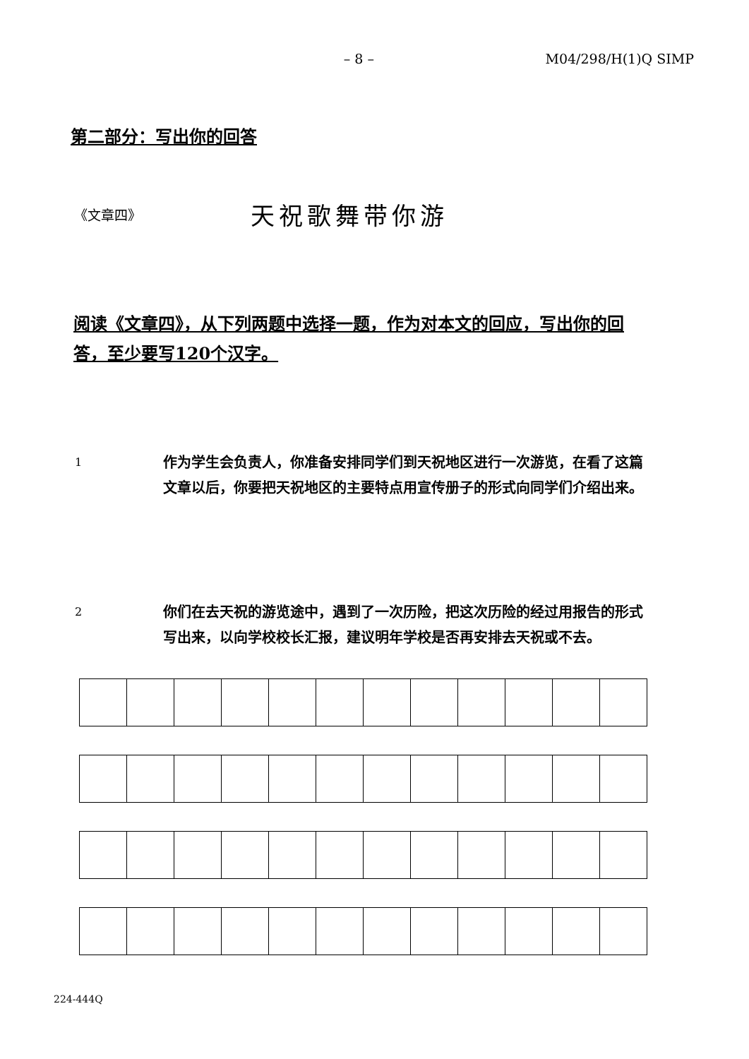– 8 – M04/298/H(1)Q SIMP
第二部分：写出你的回答
《文章四》
天祝歌舞带你游
阅读《文章四》，从下列两题中选择一题，作为对本文的回应，写出你的回答，至少要写120个汉字。
1
作为学生会负责人，你准备安排同学们到天祝地区进行一次游览，在看了这篇文章以后，你要把天祝地区的主要特点用宣传册子的形式向同学们介绍出来。
2
你们在去天祝的游览途中，遇到了一次历险，把这次历险的经过用报告的形式写出来，以向学校校长汇报，建议明年学校是否再安排去天祝或不去。
224-444Q